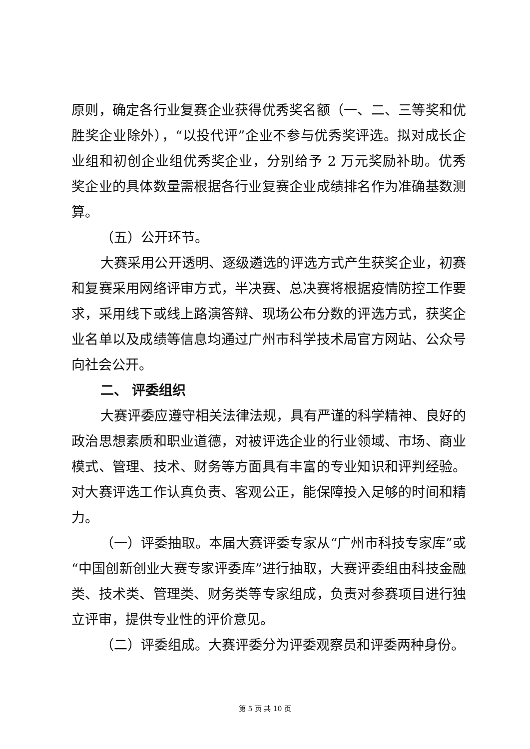原则，确定各行业复赛企业获得优秀奖名额（一、二、三等奖和优胜奖企业除外），“以投代评”企业不参与优秀奖评选。拟对成长企业组和初创企业组优秀奖企业，分别给予 2 万元奖励补助。优秀奖企业的具体数量需根据各行业复赛企业成绩排名作为准确基数测算。
（五）公开环节。
大赛采用公开透明、逐级遴选的评选方式产生获奖企业，初赛和复赛采用网络评审方式，半决赛、总决赛将根据疫情防控工作要求，采用线下或线上路演答辩、现场公布分数的评选方式，获奖企业名单以及成绩等信息均通过广州市科学技术局官方网站、公众号向社会公开。
二、 评委组织
大赛评委应遵守相关法律法规，具有严谨的科学精神、良好的政治思想素质和职业道德，对被评选企业的行业领域、市场、商业模式、管理、技术、财务等方面具有丰富的专业知识和评判经验。对大赛评选工作认真负责、客观公正，能保障投入足够的时间和精力。
（一）评委抽取。本届大赛评委专家从“广州市科技专家库”或“中国创新创业大赛专家评委库”进行抽取，大赛评委组由科技金融类、技术类、管理类、财务类等专家组成，负责对参赛项目进行独立评审，提供专业性的评价意见。
（二）评委组成。大赛评委分为评委观察员和评委两种身份。
第 5 页 共 10 页